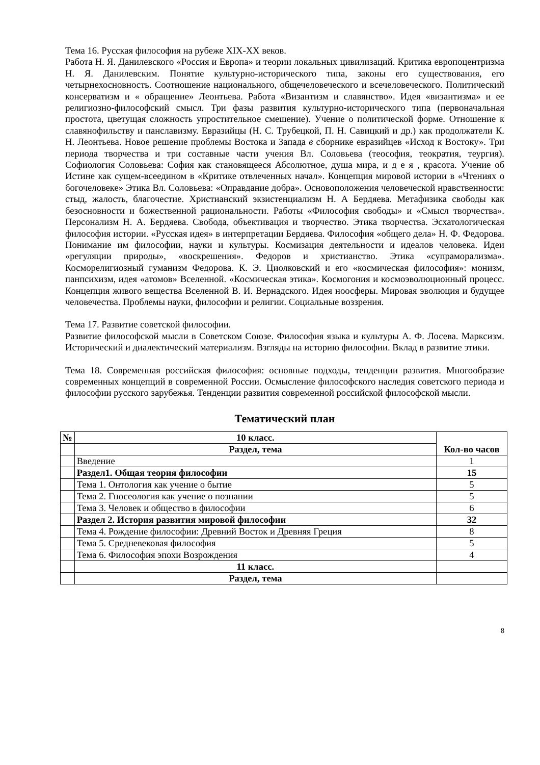Тема 16. Русская философия на рубеже XIX-XX веков.
Работа Н. Я. Данилевского «Россия и Европа» и теории локальных цивилизаций. Критика европоцентризма Н. Я. Данилевским. Понятие культурно-исторического типа, законы его существования, его четырнехосновность. Соотношение национального, общечеловеческого и всечеловеческого. Политический консерватизм и « обращение» Леонтьева. Работа «Византизм и славянство». Идея «византизма» и ее религиозно-философский смысл. Три фазы развития культурно-исторического типа (первоначальная простота, цветущая сложность упростительное смешение). Учение о политической форме. Отношение к славянофильству и панславизму. Евразийцы (Н. С. Трубецкой, П. Н. Савицкий и др.) как продолжатели К. Н. Леонтьева. Новое решение проблемы Востока и Запада в сборнике евразийцев «Исход к Востоку». Три периода творчества и три составные части учения Вл. Соловьева (теософия, теократия, теургия). Софиология Соловьева: София как становящееся Абсолютное, душа мира, и д е я , красота. Учение об Истине как сущем-всеедином в «Критике отвлеченных начал». Концепция мировой истории в «Чтениях о богочеловеке» Этика Вл. Соловьева: «Оправдание добра». Основоположения человеческой нравственности: стыд, жалость, благочестие. Христианский экзистенциализм Н. А Бердяева. Метафизика свободы как безосновности и божественной рациональности. Работы «Философия свободы» и «Смысл творчества». Персонализм Н. А. Бердяева. Свобода, объективация и творчество. Этика творчества. Эсхатологическая философия истории. «Русская идея» в интерпретации Бердяева. Философия «общего дела» Н. Ф. Федорова. Понимание им философии, науки и культуры. Космизация деятельности и идеалов человека. Идеи «регуляции природы», «воскрешения». Федоров и христианство. Этика «супраморализма». Косморелигиозный гуманизм Федорова. К. Э. Циолковский и его «космическая философия»: монизм, панпсихизм, идея «атомов» Вселенной. «Космическая этика». Космогония и космоэволюционный процесс. Концепция живого вещества Вселенной В. И. Вернадского. Идея ноосферы. Мировая эволюция и будущее человечества. Проблемы науки, философии и религии. Социальные воззрения.
Тема 17. Развитие советской философии.
Развитие философской мысли в Советском Союзе. Философия языка и культуры А. Ф. Лосева. Марксизм. Исторический и диалектический материализм. Взгляды на историю философии. Вклад в развитие этики.
Тема 18. Современная российская философия: основные подходы, тенденции развития. Многообразие современных концепций в современной России. Осмысление философского наследия советского периода и философии русского зарубежья. Тенденции развития современной российской философской мысли.
Тематический план
| № | 10 класс. | Кол-во часов |
| --- | --- | --- |
| | Раздел, тема | |
| | Введение | 1 |
| | Раздел1. Общая теория философии | 15 |
| | Тема 1. Онтология как учение о бытие | 5 |
| | Тема 2. Гносеология как учение о познании | 5 |
| | Тема 3. Человек и общество в философии | 6 |
| | Раздел 2. История развития мировой философии | 32 |
| | Тема 4. Рождение философии: Древний Восток и Древняя Греция | 8 |
| | Тема 5. Средневековая философия | 5 |
| | Тема 6. Философия эпохи Возрождения | 4 |
| | 11 класс. | |
| | Раздел, тема | |
8